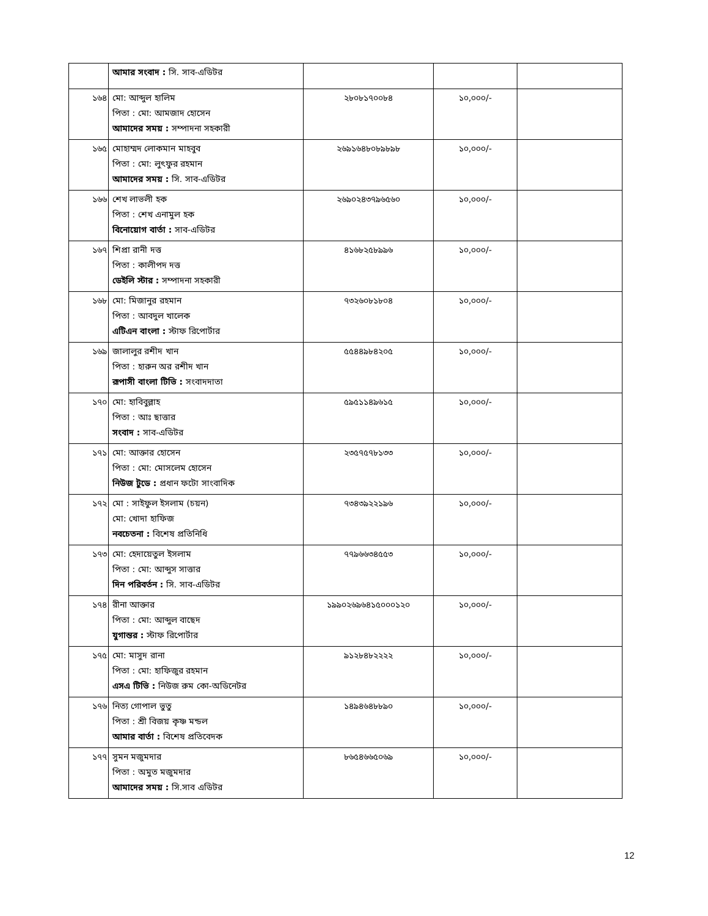| | আমার সংবাদ : সি. সাব-এডিটর | | | |
| ১৬৪ | মো: আব্দুল হালিম পিতা : মো: আমজাদ হোসেন আমাদের সময় : সম্পাদনা সহকারী | ২৮০৮১৭০০৮৪ | ১০,০০০/- | |
| ১৬৫ | মোহাম্মদ লোকমান মাহবুব পিতা : মো: লুৎফুর রহমান আমাদের সময় : সি. সাব-এডিটর | ২৬৯১৬৪৮০৮৯৮৯৮ | ১০,০০০/- | |
| ১৬৬ | শেখ লাভলী হক পিতা : শেখ এনামুল হক বিনোয়োগ বার্তা : সাব-এডিটর | ২৬৯০২৪৩৭৯৬৫৬০ | ১০,০০০/- | |
| ১৬৭ | শিপ্রা রানী দত্ত পিতা : কালীপদ দত্ত ডেইলি স্টার : সম্পাদনা সহকারী | ৪১৬৮২৫৮৯৯৬ | ১০,০০০/- | |
| ১৬৮ | মো: মিজানুর রহমান পিতা : আবদুল খালেক এটিএন বাংলা : স্টাফ রিপোর্টার | ৭৩২৬০৮১৮০৪ | ১০,০০০/- | |
| ১৬৯ | জালালুর রশীদ খান পিতা : হারুন অর রশীদ খান রূপাসী বাংলা টিভি : সংবাদদাতা | ৫৫৪৪৯৮৪২০৫ | ১০,০০০/- | |
| ১৭০ | মো: হাবিবুল্লাহ পিতা : আঃ ছাত্তার সংবাদ : সাব-এডিটর | ৫৯৫১১৪৯৬১৫ | ১০,০০০/- | |
| ১৭১ | মো: আক্তার হোসেন পিতা : মো: মোসলেম হোসেন নিউজ টুডে : প্রধান ফটো সাংবাদিক | ২৩৫৭৫৭৮১৩৩ | ১০,০০০/- | |
| ১৭২ | মো : সাইফুল ইসলাম (চয়ন) মো: খোদা হাফিজ নবচেতনা : বিশেষ প্রতিনিধি | ৭৩৪৩৯২২১৯৬ | ১০,০০০/- | |
| ১৭৩ | মো: হেদায়েতুল ইসলাম পিতা : মো: আব্দুস সাত্তার দিন পরিবর্তন : সি. সাব-এডিটর | ৭৭৯৬৬৩৪৫৫৩ | ১০,০০০/- | |
| ১৭৪ | রীনা আক্তার পিতা : মো: আব্দুল বাছেদ যুগান্তর : স্টাফ রিপোর্টার | ১৯৯০২৬৯৬৪১৫০০০১২০ | ১০,০০০/- | |
| ১৭৫ | মো: মাসুদ রানা পিতা : মো: হাফিজুর রহমান এসএ টিভি : নিউজ রুম কো-অডিনেটর | ৯১২৮৪৮২২২২ | ১০,০০০/- | |
| ১৭৬ | নিত্য গোপাল ভুতু পিতা : শ্রী বিজয় কৃষ্ণ মন্ডল আমার বার্তা : বিশেষ প্রতিবেদক | ১৪৯৪৬৪৮৮৯০ | ১০,০০০/- | |
| ১৭৭ | সুমন মজুমদার পিতা : অমুত মজুমদার আমাদের সময় : সি.সাব এডিটর | ৮৬৫৪৬৬৫০৬৯ | ১০,০০০/- | |
12